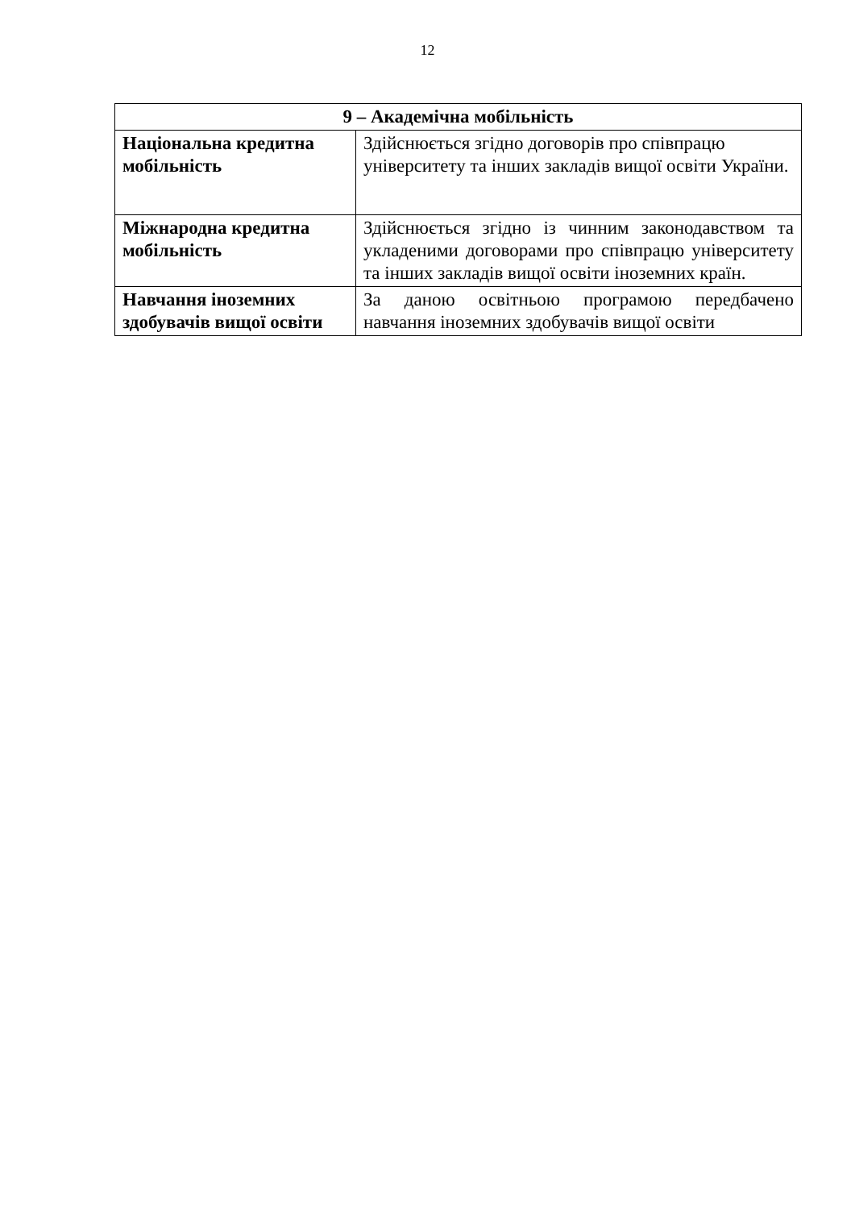12
| 9 – Академічна мобільність | |
| --- | --- |
| Національна кредитна мобільність | Здійснюється згідно договорів про співпрацю університету та інших закладів вищої освіти України. |
| Міжнародна кредитна мобільність | Здійснюється згідно із чинним законодавством та укладеними договорами про співпрацю університету та інших закладів вищої освіти іноземних країн. |
| Навчання іноземних здобувачів вищої освіти | За даною освітньою програмою передбачено навчання іноземних здобувачів вищої освіти |